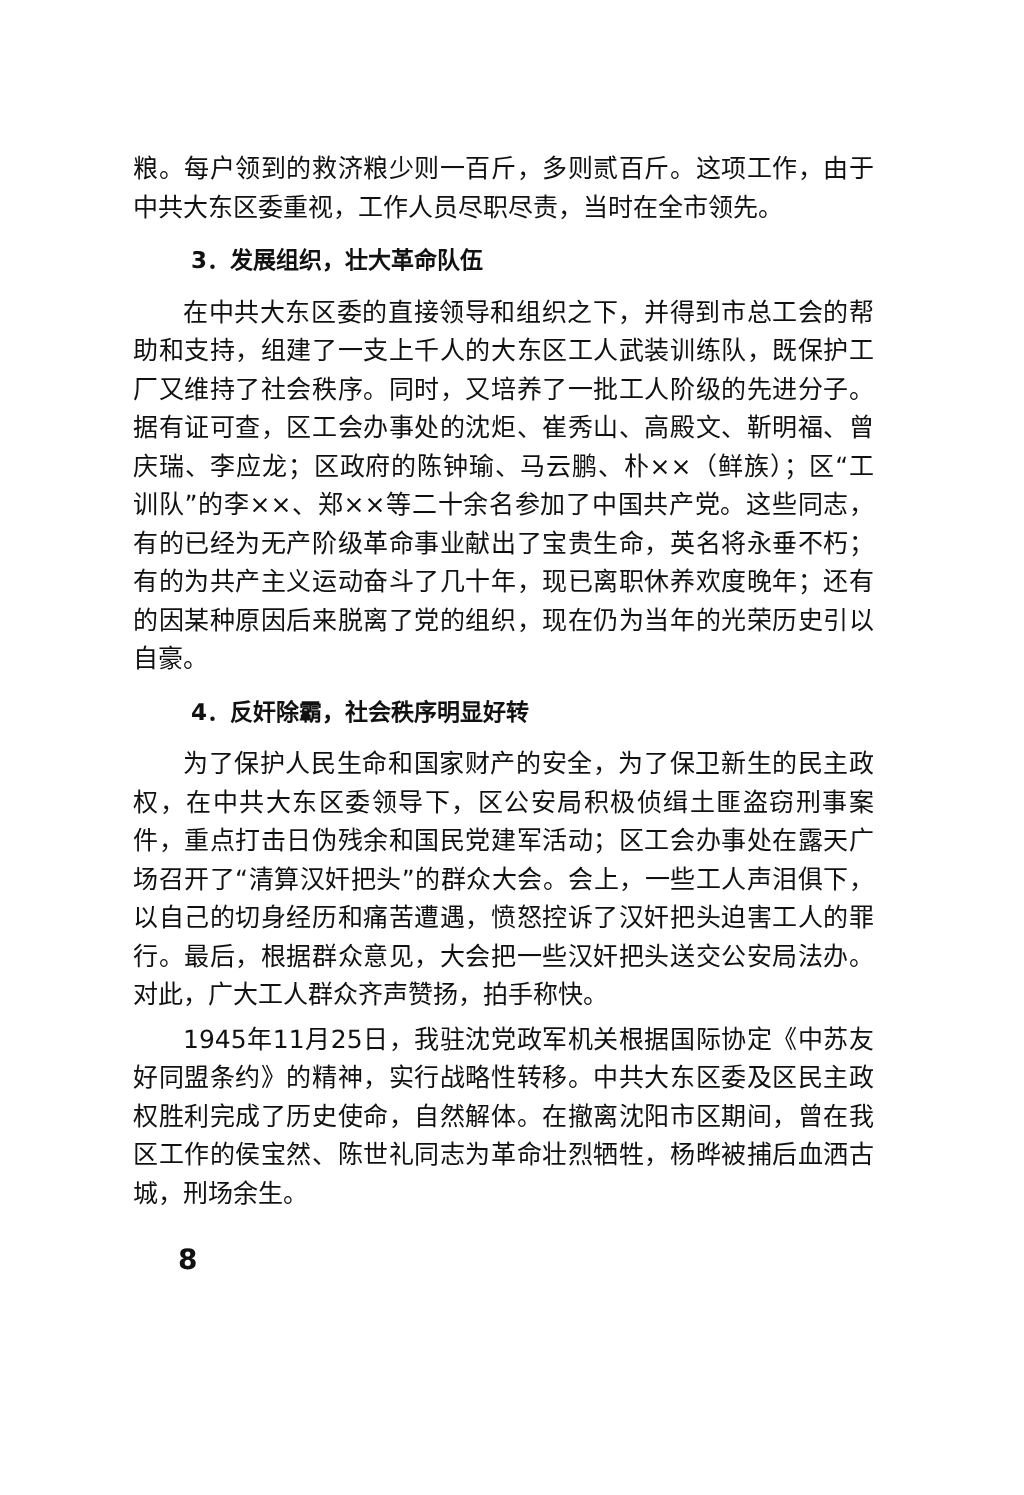粮。每户领到的救济粮少则一百斤，多则贰百斤。这项工作，由于中共大东区委重视，工作人员尽职尽责，当时在全市领先。
3．发展组织，壮大革命队伍
在中共大东区委的直接领导和组织之下，并得到市总工会的帮助和支持，组建了一支上千人的大东区工人武装训练队，既保护工厂又维持了社会秩序。同时，又培养了一批工人阶级的先进分子。据有证可查，区工会办事处的沈炬、崔秀山、高殿文、靳明福、曾庆瑞、李应龙；区政府的陈钟瑜、马云鹏、朴××（鲜族）；区“工训队”的李××、郑××等二十余名参加了中国共产党。这些同志，有的已经为无产阶级革命事业献出了宝贵生命，英名将永垂不朽；有的为共产主义运动奋斗了几十年，现已离职休养欢度晚年；还有的因某种原因后来脱离了党的组织，现在仍为当年的光荣历史引以自豪。
4．反奸除霸，社会秩序明显好转
为了保护人民生命和国家财产的安全，为了保卫新生的民主政权，在中共大东区委领导下，区公安局积极侦缉土匪盗窃刑事案件，重点打击日伪残余和国民党建军活动；区工会办事处在露天广场召开了“清算汉奸把头”的群众大会。会上，一些工人声泪俱下，以自己的切身经历和痛苦遭遇，愤怒控诉了汉奸把头迫害工人的罪行。最后，根据群众意见，大会把一些汉奸把头送交公安局法办。对此，广大工人群众齐声赞扬，拍手称快。
1945年11月25日，我驻沈党政军机关根据国际协定《中苏友好同盟条约》的精神，实行战略性转移。中共大东区委及区民主政权胜利完成了历史使命，自然解体。在撤离沈阳市区期间，曾在我区工作的侯宝然、陈世礼同志为革命壮烈牺牲，杨晔被捕后血洒古城，刑场余生。
8